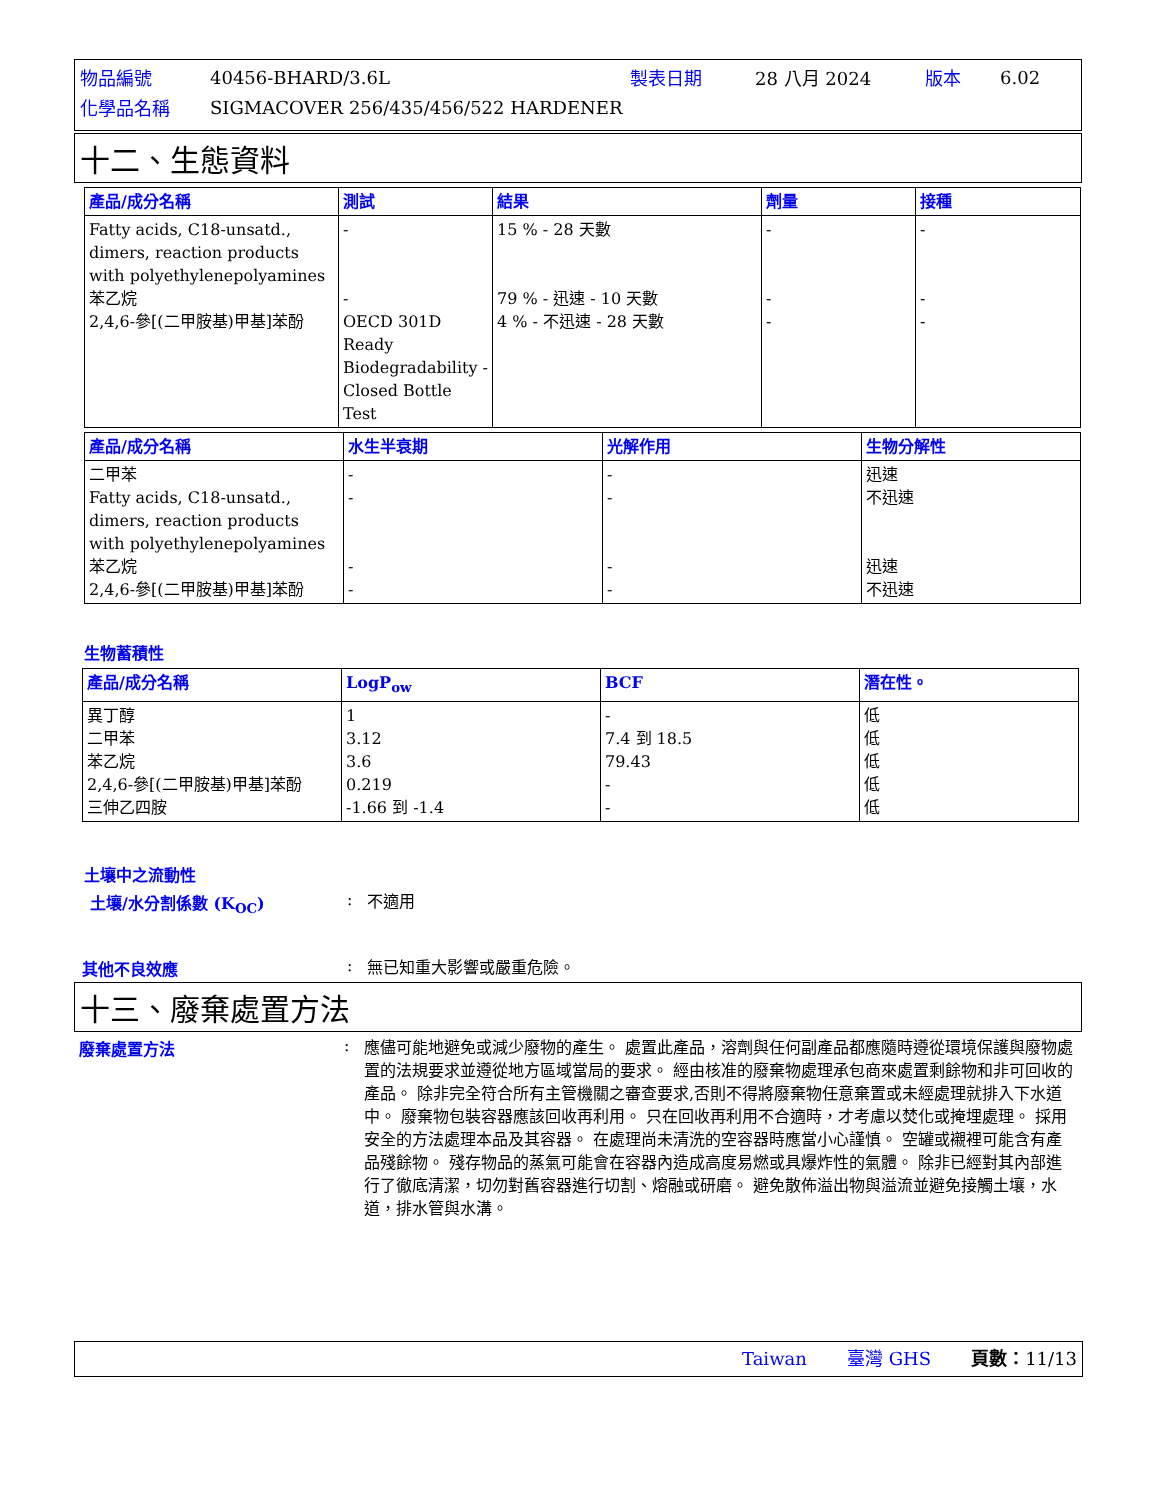| 物品編號 | 40456-BHARD/3.6L | 製表日期 | 28 八月 2024 | 版本 | 6.02 |
| 化學品名稱 | SIGMACOVER 256/435/456/522 HARDENER | | | | |
十二、生態資料
| 產品/成分名稱 | 測試 | 結果 | 劑量 | 接種 |
| --- | --- | --- | --- | --- |
| Fatty acids, C18-unsatd., dimers, reaction products with polyethylenepolyamines 苯乙烷 2,4,6-參[(二甲胺基)甲基]苯酚 | - - OECD 301D Ready Biodegradability - Closed Bottle Test | 15 % - 28 天數 79 % - 迅速 - 10 天數 4 % - 不迅速 - 28 天數 | - - - | - - - |
| 產品/成分名稱 | 水生半衰期 | 光解作用 | 生物分解性 |
| --- | --- | --- | --- |
| 二甲苯 Fatty acids, C18-unsatd., dimers, reaction products with polyethylenepolyamines 苯乙烷 2,4,6-參[(二甲胺基)甲基]苯酚 | - - - - | - - - - | 迅速 不迅速 迅速 不迅速 |
生物蓄積性
| 產品/成分名稱 | LogP<sub>ow</sub> | BCF | 潛在性。 |
| --- | --- | --- | --- |
| 異丁醇 二甲苯 苯乙烷 2,4,6-參[(二甲胺基)甲基]苯酚 三伸乙四胺 | 1 3.12 3.6 0.219 -1.66 到 -1.4 | - 7.4 到 18.5 79.43 - - | 低 低 低 低 低 |
土壤中之流動性
土壤/水分割係數 (K<sub>OC</sub>) :
不適用
其他不良效應 :
無已知重大影響或嚴重危險。
十三、廢棄處置方法
廢棄處置方法 :
應儘可能地避免或減少廢物的產生。 處置此產品，溶劑與任何副產品都應隨時遵從環境保護與廢物處置的法規要求並遵從地方區域當局的要求。 經由核准的廢棄物處理承包商來處置剩餘物和非可回收的產品。 除非完全符合所有主管機關之審查要求,否則不得將廢棄物任意棄置或未經處理就排入下水道中。 廢棄物包裝容器應該回收再利用。 只在回收再利用不合適時，才考慮以焚化或掩埋處理。 採用安全的方法處理本品及其容器。 在處理尚未清洗的空容器時應當小心謹慎。 空罐或襯裡可能含有產品殘餘物。 殘存物品的蒸氣可能會在容器內造成高度易燃或具爆炸性的氣體。 除非已經對其內部進行了徹底清潔，切勿對舊容器進行切割、熔融或研磨。 避免散佈溢出物與溢流並避免接觸土壤，水道，排水管與水溝。
Taiwan 臺灣 GHS 頁數：11/13